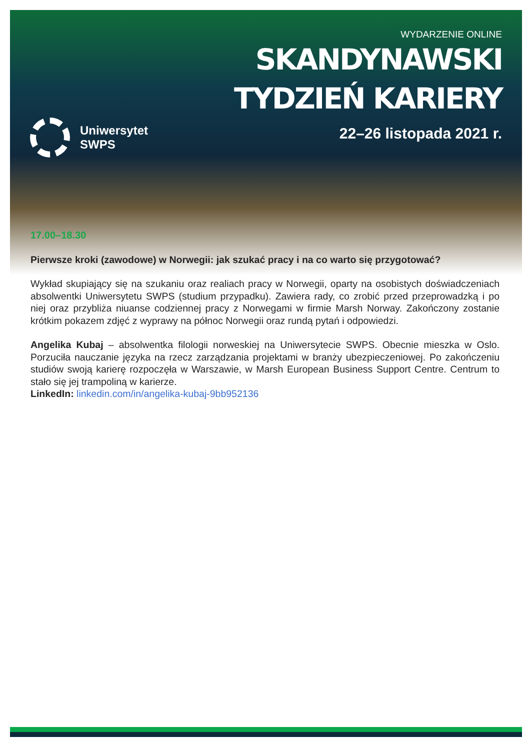Uniwersytet
SWPS
WYDARZENIE ONLINE
SKANDYNAWSKI
TYDZIEŃ KARIERY
22–26 listopada 2021 r.
17.00–18.30
Pierwsze kroki (zawodowe) w Norwegii: jak szukać pracy i na co warto się przygotować?
Wykład skupiający się na szukaniu oraz realiach pracy w Norwegii, oparty na osobistych doświadczeniach absolwentki Uniwersytetu SWPS (studium przypadku). Zawiera rady, co zrobić przed przeprowadzką i po niej oraz przybliża niuanse codziennej pracy z Norwegami w firmie Marsh Norway. Zakończony zostanie krótkim pokazem zdjęć z wyprawy na północ Norwegii oraz rundą pytań i odpowiedzi.
Angelika Kubaj – absolwentka filologii norweskiej na Uniwersytecie SWPS. Obecnie mieszka w Oslo. Porzuciła nauczanie języka na rzecz zarządzania projektami w branży ubezpieczeniowej. Po zakończeniu studiów swoją karierę rozpoczęła w Warszawie, w Marsh European Business Support Centre. Centrum to stało się jej trampoliną w karierze.
LinkedIn: linkedin.com/in/angelika-kubaj-9bb952136